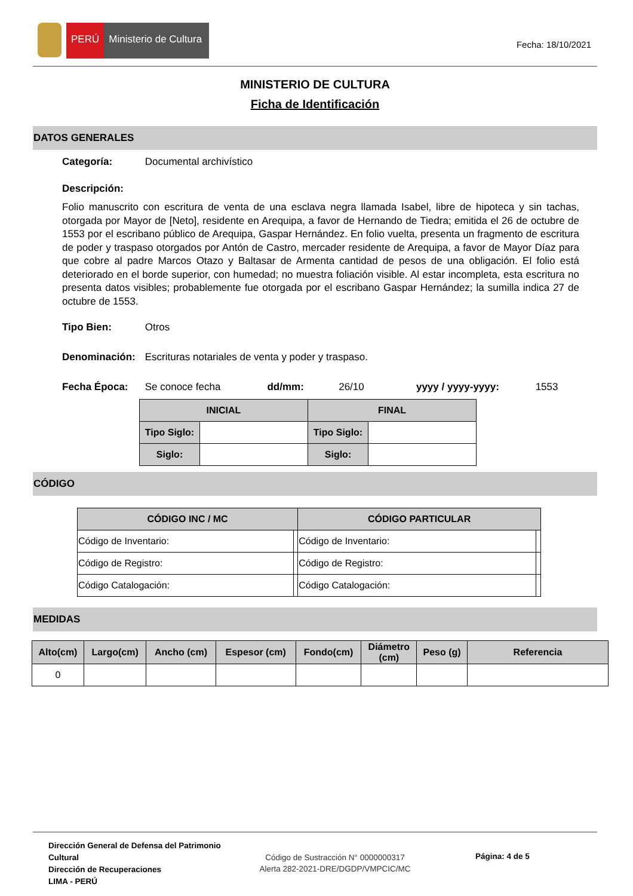PERÚ Ministerio de Cultura
Fecha: 18/10/2021
MINISTERIO DE CULTURA
Ficha de Identificación
DATOS GENERALES
Categoría: Documental archivístico
Descripción:
Folio manuscrito con escritura de venta de una esclava negra llamada Isabel, libre de hipoteca y sin tachas, otorgada por Mayor de [Neto], residente en Arequipa, a favor de Hernando de Tiedra; emitida el 26 de octubre de 1553 por el escribano público de Arequipa, Gaspar Hernández. En folio vuelta, presenta un fragmento de escritura de poder y traspaso otorgados por Antón de Castro, mercader residente de Arequipa, a favor de Mayor Díaz para que cobre al padre Marcos Otazo y Baltasar de Armenta cantidad de pesos de una obligación. El folio está deteriorado en el borde superior, con humedad; no muestra foliación visible. Al estar incompleta, esta escritura no presenta datos visibles; probablemente fue otorgada por el escribano Gaspar Hernández; la sumilla indica 27 de octubre de 1553.
Tipo Bien: Otros
Denominación: Escrituras notariales de venta y poder y traspaso.
Fecha Época: Se conoce fecha dd/mm: 26/10 yyyy / yyyy-yyyy: 1553
| INICIAL | | FINAL | |
| --- | --- | --- | --- |
| Tipo Siglo: | | Tipo Siglo: | |
| Siglo: | | Siglo: | |
CÓDIGO
| CÓDIGO INC / MC | | CÓDIGO PARTICULAR | |
| --- | --- | --- | --- |
| Código de Inventario: | | Código de Inventario: | |
| Código de Registro: | | Código de Registro: | |
| Código Catalogación: | | Código Catalogación: | |
MEDIDAS
| Alto(cm) | Largo(cm) | Ancho (cm) | Espesor (cm) | Fondo(cm) | Diámetro (cm) | Peso (g) | Referencia |
| --- | --- | --- | --- | --- | --- | --- | --- |
| 0 | | | | | | | |
Dirección General de Defensa del Patrimonio Cultural
Dirección de Recuperaciones
LIMA - PERÚ
Código de Sustracción N° 0000000317
Alerta 282-2021-DRE/DGDP/VMPCIC/MC
Página: 4 de 5